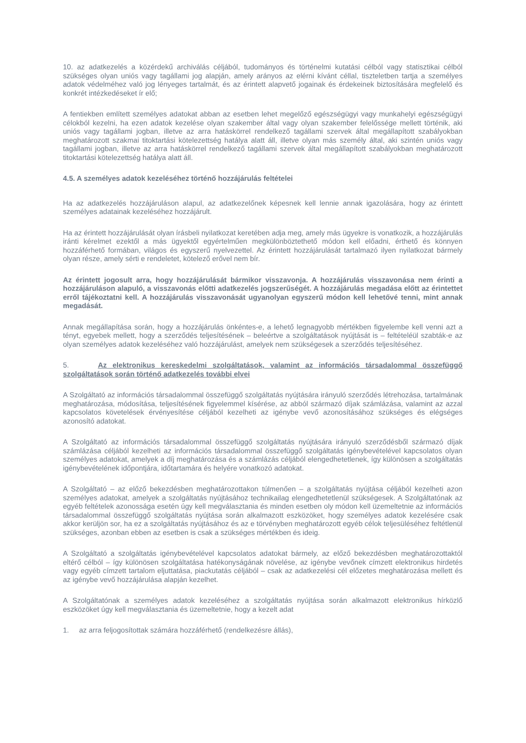10. az adatkezelés a közérdekű archiválás céljából, tudományos és történelmi kutatási célból vagy statisztikai célból szükséges olyan uniós vagy tagállami jog alapján, amely arányos az elérni kívánt céllal, tiszteletben tartja a személyes adatok védelméhez való jog lényeges tartalmát, és az érintett alapvető jogainak és érdekeinek biztosítására megfelelő és konkrét intézkedéseket ír elő;
A fentiekben említett személyes adatokat abban az esetben lehet megelőző egészségügyi vagy munkahelyi egészségügyi célokból kezelni, ha ezen adatok kezelése olyan szakember által vagy olyan szakember felelőssége mellett történik, aki uniós vagy tagállami jogban, illetve az arra hatáskörrel rendelkező tagállami szervek által megállapított szabályokban meghatározott szakmai titoktartási kötelezettség hatálya alatt áll, illetve olyan más személy által, aki szintén uniós vagy tagállami jogban, illetve az arra hatáskörrel rendelkező tagállami szervek által megállapított szabályokban meghatározott titoktartási kötelezettség hatálya alatt áll.
4.5. A személyes adatok kezeléséhez történő hozzájárulás feltételei
Ha az adatkezelés hozzájáruláson alapul, az adatkezelőnek képesnek kell lennie annak igazolására, hogy az érintett személyes adatainak kezeléséhez hozzájárult.
Ha az érintett hozzájárulását olyan írásbeli nyilatkozat keretében adja meg, amely más ügyekre is vonatkozik, a hozzájárulás iránti kérelmet ezektől a más ügyektől egyértelműen megkülönböztethető módon kell előadni, érthető és könnyen hozzáférhető formában, világos és egyszerű nyelvezettel. Az érintett hozzájárulását tartalmazó ilyen nyilatkozat bármely olyan része, amely sérti e rendeletet, kötelező erővel nem bír.
Az érintett jogosult arra, hogy hozzájárulását bármikor visszavonja. A hozzájárulás visszavonása nem érinti a hozzájáruláson alapuló, a visszavonás előtti adatkezelés jogszerűségét. A hozzájárulás megadása előtt az érintettet erről tájékoztatni kell. A hozzájárulás visszavonását ugyanolyan egyszerű módon kell lehetővé tenni, mint annak megadását.
Annak megállapítása során, hogy a hozzájárulás önkéntes-e, a lehető legnagyobb mértékben figyelembe kell venni azt a tényt, egyebek mellett, hogy a szerződés teljesítésének – beleértve a szolgáltatások nyújtását is – feltételéül szabták-e az olyan személyes adatok kezeléséhez való hozzájárulást, amelyek nem szükségesek a szerződés teljesítéséhez.
5. Az elektronikus kereskedelmi szolgáltatások, valamint az információs társadalommal összefüggő szolgáltatások során történő adatkezelés további elvei
A Szolgáltató az információs társadalommal összefüggő szolgáltatás nyújtására irányuló szerződés létrehozása, tartalmának meghatározása, módosítása, teljesítésének figyelemmel kísérése, az abból származó díjak számlázása, valamint az azzal kapcsolatos követelések érvényesítése céljából kezelheti az igénybe vevő azonosításához szükséges és elégséges azonosító adatokat.
A Szolgáltató az információs társadalommal összefüggő szolgáltatás nyújtására irányuló szerződésből származó díjak számlázása céljából kezelheti az információs társadalommal összefüggő szolgáltatás igénybevételével kapcsolatos olyan személyes adatokat, amelyek a díj meghatározása és a számlázás céljából elengedhetetlenek, így különösen a szolgáltatás igénybevételének időpontjára, időtartamára és helyére vonatkozó adatokat.
A Szolgáltató – az előző bekezdésben meghatározottakon túlmenően – a szolgáltatás nyújtása céljából kezelheti azon személyes adatokat, amelyek a szolgáltatás nyújtásához technikailag elengedhetetlenül szükségesek. A Szolgáltatónak az egyéb feltételek azonossága esetén úgy kell megválasztania és minden esetben oly módon kell üzemeltetnie az információs társadalommal összefüggő szolgáltatás nyújtása során alkalmazott eszközöket, hogy személyes adatok kezelésére csak akkor kerüljön sor, ha ez a szolgáltatás nyújtásához és az e törvényben meghatározott egyéb célok teljesüléséhez feltétlenül szükséges, azonban ebben az esetben is csak a szükséges mértékben és ideig.
A Szolgáltató a szolgáltatás igénybevételével kapcsolatos adatokat bármely, az előző bekezdésben meghatározottaktól eltérő célból – így különösen szolgáltatása hatékonyságának növelése, az igénybe vevőnek címzett elektronikus hirdetés vagy egyéb címzett tartalom eljuttatása, piackutatás céljából – csak az adatkezelési cél előzetes meghatározása mellett és az igénybe vevő hozzájárulása alapján kezelhet.
A Szolgáltatónak a személyes adatok kezeléséhez a szolgáltatás nyújtása során alkalmazott elektronikus hírközlő eszközöket úgy kell megválasztania és üzemeltetnie, hogy a kezelt adat
1. az arra feljogosítottak számára hozzáférhető (rendelkezésre állás),